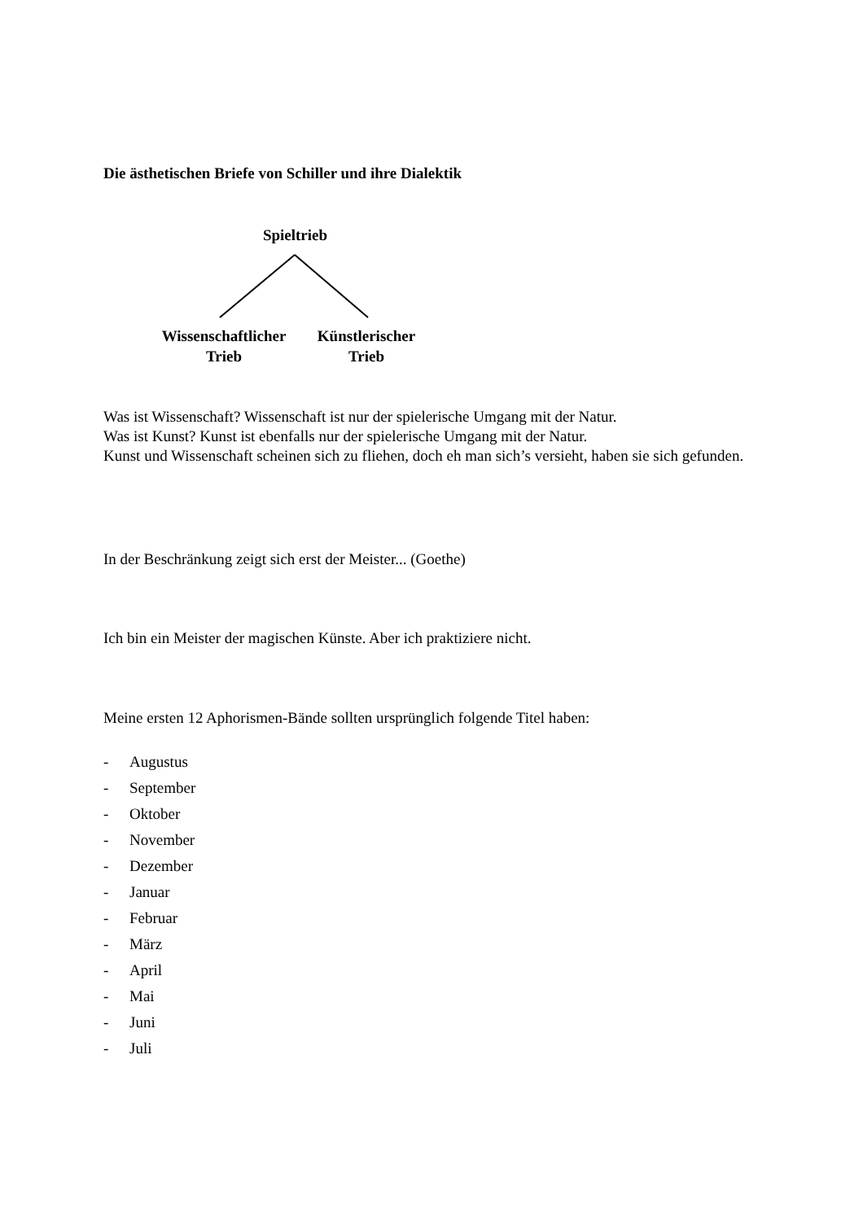Die ästhetischen Briefe von Schiller und ihre Dialektik
Spieltrieb
Wissenschaftlicher
Trieb
Künstlerischer
Trieb
Was ist Wissenschaft? Wissenschaft ist nur der spielerische Umgang mit der Natur.
Was ist Kunst? Kunst ist ebenfalls nur der spielerische Umgang mit der Natur.
Kunst und Wissenschaft scheinen sich zu fliehen, doch eh man sich’s versieht, haben sie sich gefunden.
In der Beschränkung zeigt sich erst der Meister... (Goethe)
Ich bin ein Meister der magischen Künste. Aber ich praktiziere nicht.
Meine ersten 12 Aphorismen-Bände sollten ursprünglich folgende Titel haben:
- Augustus
- September
- Oktober
- November
- Dezember
- Januar
- Februar
- März
- April
- Mai
- Juni
- Juli